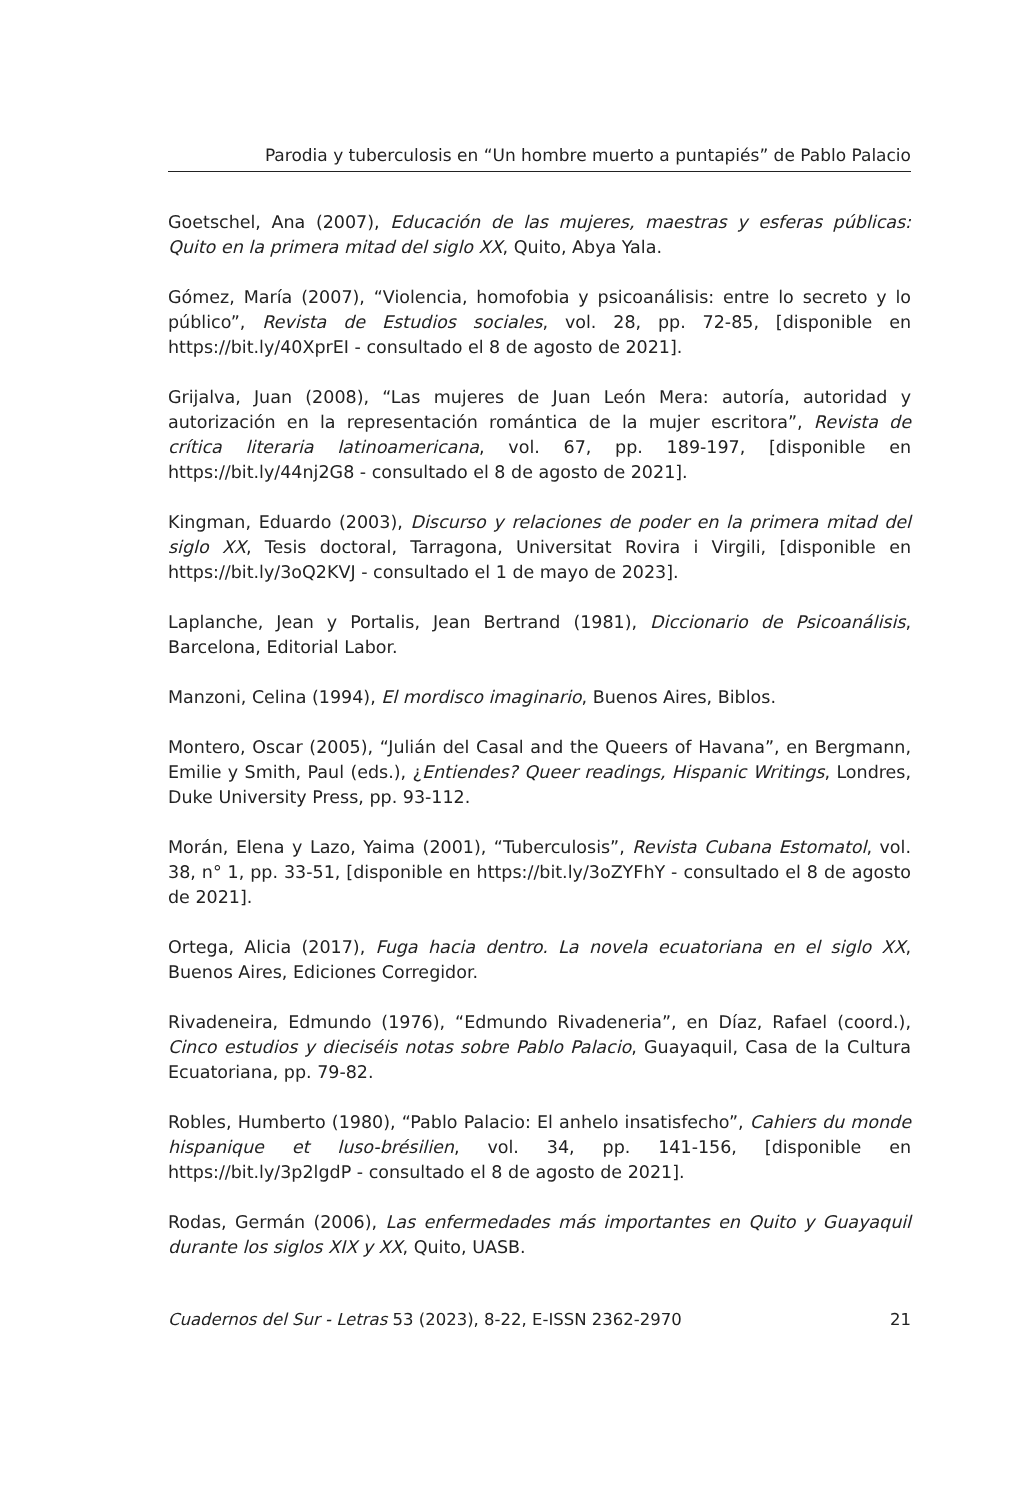Parodia y tuberculosis en “Un hombre muerto a puntapiés” de Pablo Palacio
Goetschel, Ana (2007), Educación de las mujeres, maestras y esferas públicas: Quito en la primera mitad del siglo XX, Quito, Abya Yala.
Gómez, María (2007), “Violencia, homofobia y psicoanálisis: entre lo secreto y lo público”, Revista de Estudios sociales, vol. 28, pp. 72-85, [disponible en https://bit.ly/40XprEI - consultado el 8 de agosto de 2021].
Grijalva, Juan (2008), “Las mujeres de Juan León Mera: autoría, autoridad y autorización en la representación romántica de la mujer escritora”, Revista de crítica literaria latinoamericana, vol. 67, pp. 189-197, [disponible en https://bit.ly/44nj2G8 - consultado el 8 de agosto de 2021].
Kingman, Eduardo (2003), Discurso y relaciones de poder en la primera mitad del siglo XX, Tesis doctoral, Tarragona, Universitat Rovira i Virgili, [disponible en https://bit.ly/3oQ2KVJ - consultado el 1 de mayo de 2023].
Laplanche, Jean y Portalis, Jean Bertrand (1981), Diccionario de Psicoanálisis, Barcelona, Editorial Labor.
Manzoni, Celina (1994), El mordisco imaginario, Buenos Aires, Biblos.
Montero, Oscar (2005), “Julián del Casal and the Queers of Havana”, en Bergmann, Emilie y Smith, Paul (eds.), ¿Entiendes? Queer readings, Hispanic Writings, Londres, Duke University Press, pp. 93-112.
Morán, Elena y Lazo, Yaima (2001), “Tuberculosis”, Revista Cubana Estomatol, vol. 38, n° 1, pp. 33-51, [disponible en https://bit.ly/3oZYFhY - consultado el 8 de agosto de 2021].
Ortega, Alicia (2017), Fuga hacia dentro. La novela ecuatoriana en el siglo XX, Buenos Aires, Ediciones Corregidor.
Rivadeneira, Edmundo (1976), “Edmundo Rivadeneria”, en Díaz, Rafael (coord.), Cinco estudios y dieciséis notas sobre Pablo Palacio, Guayaquil, Casa de la Cultura Ecuatoriana, pp. 79-82.
Robles, Humberto (1980), “Pablo Palacio: El anhelo insatisfecho”, Cahiers du monde hispanique et luso-brésilien, vol. 34, pp. 141-156, [disponible en https://bit.ly/3p2lgdP - consultado el 8 de agosto de 2021].
Rodas, Germán (2006), Las enfermedades más importantes en Quito y Guayaquil durante los siglos XIX y XX, Quito, UASB.
Cuadernos del Sur - Letras 53 (2023), 8-22, E-ISSN 2362-2970 21